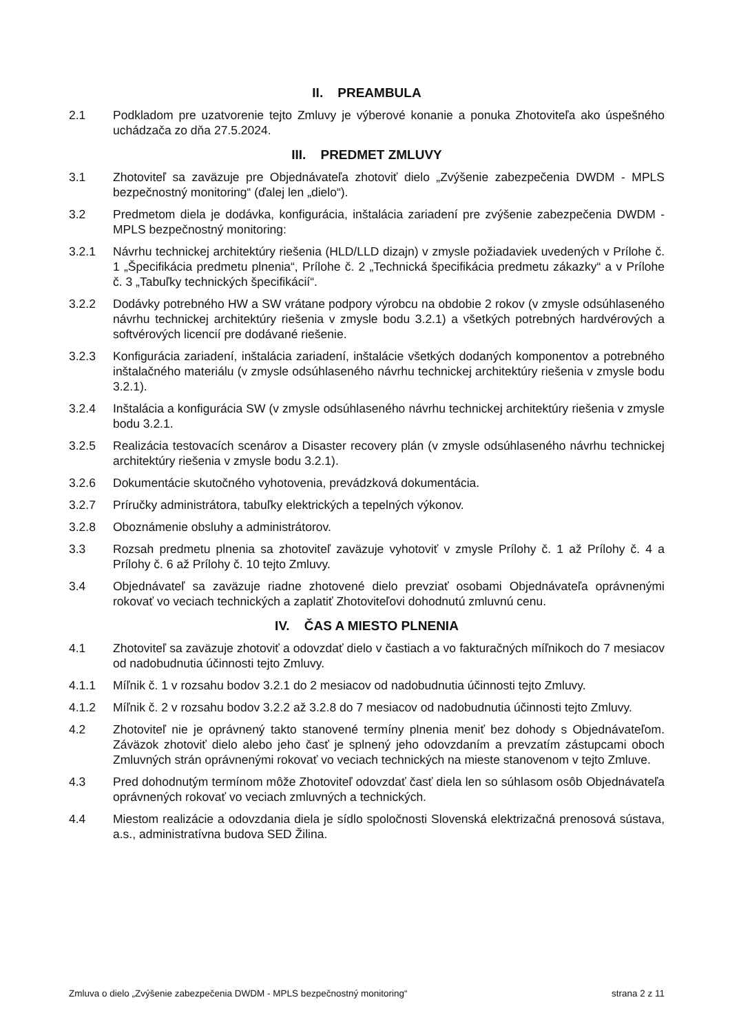II. PREAMBULA
2.1 Podkladom pre uzatvorenie tejto Zmluvy je výberové konanie a ponuka Zhotoviteľa ako úspešného uchádzača zo dňa 27.5.2024.
III. PREDMET ZMLUVY
3.1 Zhotoviteľ sa zaväzuje pre Objednávateľa zhotoviť dielo „Zvýšenie zabezpečenia DWDM - MPLS bezpečnostný monitoring“ (ďalej len „dielo“).
3.2 Predmetom diela je dodávka, konfigurácia, inštalácia zariadení pre zvýšenie zabezpečenia DWDM - MPLS bezpečnostný monitoring:
3.2.1 Návrhu technickej architektúry riešenia (HLD/LLD dizajn) v zmysle požiadaviek uvedených v Prílohe č. 1 „Špecifikácia predmetu plnenia“, Prílohe č. 2 „Technická špecifikácia predmetu zákazky“ a v Prílohe č. 3 „Tabuľky technických špecifikácií“.
3.2.2 Dodávky potrebného HW a SW vrátane podpory výrobcu na obdobie 2 rokov (v zmysle odsúhlaseného návrhu technickej architektúry riešenia v zmysle bodu 3.2.1) a všetkých potrebných hardvérových a softvérových licencií pre dodávané riešenie.
3.2.3 Konfigurácia zariadení, inštalácia zariadení, inštalácie všetkých dodaných komponentov a potrebného inštalačného materiálu (v zmysle odsúhlaseného návrhu technickej architektúry riešenia v zmysle bodu 3.2.1).
3.2.4 Inštalácia a konfigurácia SW (v zmysle odsúhlaseného návrhu technickej architektúry riešenia v zmysle bodu 3.2.1.
3.2.5 Realizácia testovacích scenárov a Disaster recovery plán (v zmysle odsúhlaseného návrhu technickej architektúry riešenia v zmysle bodu 3.2.1).
3.2.6 Dokumentácie skutočného vyhotovenia, prevádzková dokumentácia.
3.2.7 Príručky administrátora, tabuľky elektrických a tepelných výkonov.
3.2.8 Oboznámenie obsluhy a administrátorov.
3.3 Rozsah predmetu plnenia sa zhotoviteľ zaväzuje vyhotoviť v zmysle Prílohy č. 1 až Prílohy č. 4 a Prílohy č. 6 až Prílohy č. 10 tejto Zmluvy.
3.4 Objednávateľ sa zaväzuje riadne zhotovené dielo prevziať osobami Objednávateľa oprávnenými rokovať vo veciach technických a zaplatiť Zhotoviteľovi dohodnutú zmluvnú cenu.
IV. ČAS A MIESTO PLNENIA
4.1 Zhotoviteľ sa zaväzuje zhotoviť a odovzdať dielo v častiach a vo fakturačných míľnikoch do 7 mesiacov od nadobudnutia účinnosti tejto Zmluvy.
4.1.1 Míľnik č. 1 v rozsahu bodov 3.2.1 do 2 mesiacov od nadobudnutia účinnosti tejto Zmluvy.
4.1.2 Míľnik č. 2 v rozsahu bodov 3.2.2 až 3.2.8 do 7 mesiacov od nadobudnutia účinnosti tejto Zmluvy.
4.2 Zhotoviteľ nie je oprávnený takto stanovené termíny plnenia meniť bez dohody s Objednávateľom. Záväzok zhotoviť dielo alebo jeho časť je splnený jeho odovzdaním a prevzatím zástupcami oboch Zmluvných strán oprávnenými rokovať vo veciach technických na mieste stanovenom v tejto Zmluve.
4.3 Pred dohodnutým termínom môže Zhotoviteľ odovzdať časť diela len so súhlasom osôb Objednávateľa oprávnených rokovať vo veciach zmluvných a technických.
4.4 Miestom realizácie a odovzdania diela je sídlo spoločnosti Slovenská elektrizačná prenosová sústava, a.s., administratívna budova SED Žilina.
Zmluva o dielo „Zvýšenie zabezpečenia DWDM - MPLS bezpečnostný monitoring“ strana 2 z 11